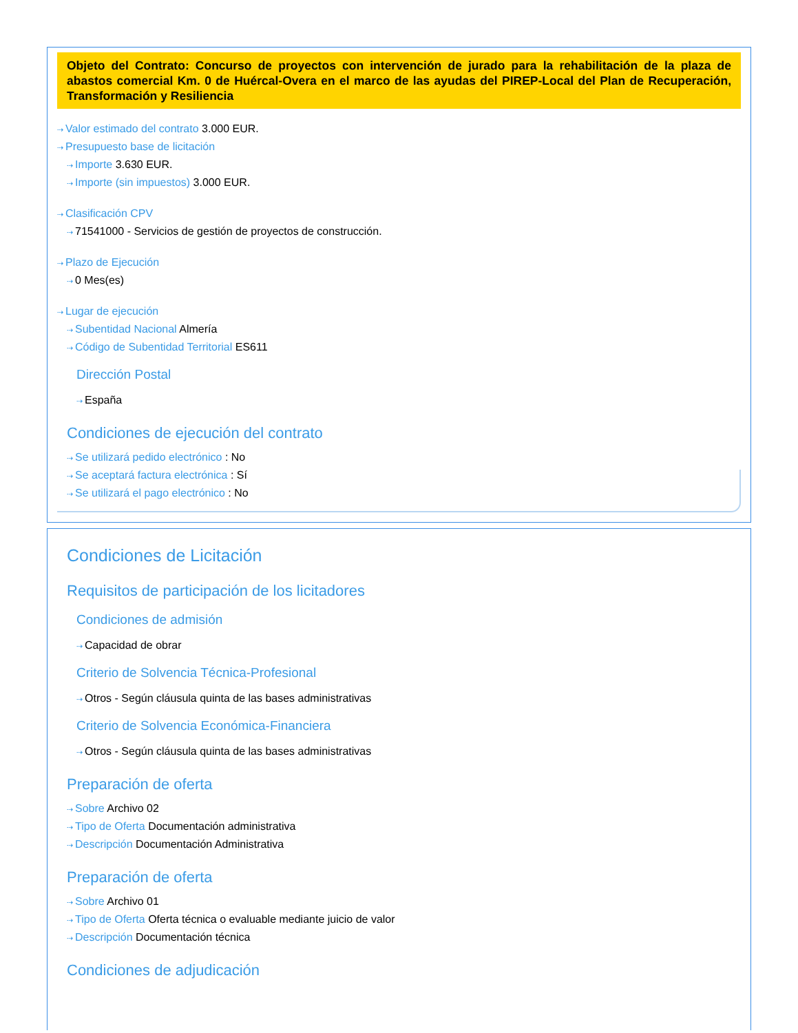Objeto del Contrato: Concurso de proyectos con intervención de jurado para la rehabilitación de la plaza de abastos comercial Km. 0 de Huércal-Overa en el marco de las ayudas del PIREP-Local del Plan de Recuperación, Transformación y Resiliencia
⇢ Valor estimado del contrato 3.000 EUR.
⇢ Presupuesto base de licitación
⇢ Importe 3.630 EUR.
⇢ Importe (sin impuestos) 3.000 EUR.
⇢ Clasificación CPV
⇢ 71541000 - Servicios de gestión de proyectos de construcción.
⇢ Plazo de Ejecución
⇢ 0 Mes(es)
⇢ Lugar de ejecución
⇢ Subentidad Nacional Almería
⇢ Código de Subentidad Territorial ES611
Dirección Postal
⇢ España
Condiciones de ejecución del contrato
⇢ Se utilizará pedido electrónico : No
⇢ Se aceptará factura electrónica : Sí
⇢ Se utilizará el pago electrónico : No
Condiciones de Licitación
Requisitos de participación de los licitadores
Condiciones de admisión
⇢ Capacidad de obrar
Criterio de Solvencia Técnica-Profesional
⇢ Otros - Según cláusula quinta de las bases administrativas
Criterio de Solvencia Económica-Financiera
⇢ Otros - Según cláusula quinta de las bases administrativas
Preparación de oferta
⇢ Sobre Archivo 02
⇢ Tipo de Oferta Documentación administrativa
⇢ Descripción Documentación Administrativa
Preparación de oferta
⇢ Sobre Archivo 01
⇢ Tipo de Oferta Oferta técnica o evaluable mediante juicio de valor
⇢ Descripción Documentación técnica
Condiciones de adjudicación